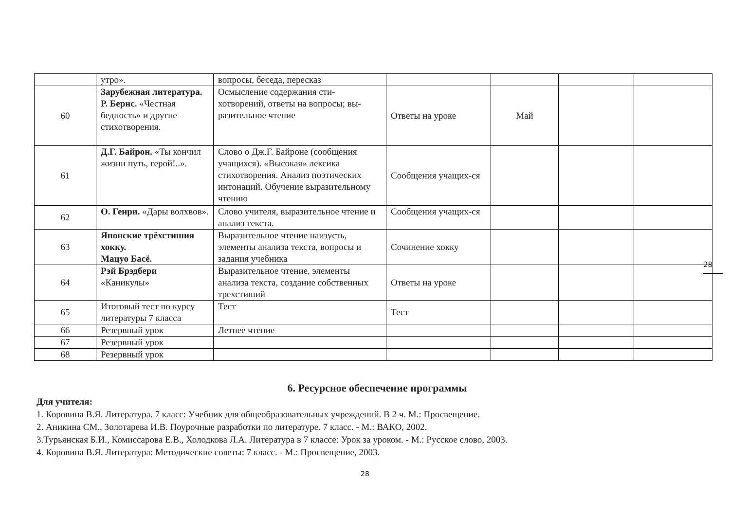| | утро». | вопросы, беседа, пересказ | | | | |
| 60 | Зарубежная литература. Р. Бернс. «Честная бедность» и другие стихотворения. | Осмысление содержания сти-хотворений, ответы на вопросы; вы-разительное чтение | Ответы на уроке | Май | | |
| 61 | Д.Г. Байрон. «Ты кончил жизни путь, герой!..». | Слово о Дж.Г. Байроне (сообщения учащихся). «Высокая» лексика стихотворения. Анализ поэтических интонаций. Обучение выразительному чтению | Сообщения учащих-ся | | | |
| 62 | О. Генри. «Дары волхвов». | Слово учителя, выразительное чтение и анализ текста. | Сообщения учащих-ся | | | |
| 63 | Японские трёхстишия хокку. Мацуо Басё. | Выразительное чтение наизусть, элементы анализа текста, вопросы и задания учебника | Сочинение хокку | | | |
| 64 | Рэй Брэдбери «Каникулы» | Выразительное чтение, элементы анализа текста, создание собственных трехстиший | Ответы на уроке | | | |
| 65 | Итоговый тест по курсу литературы 7 класса | Тест | Тест | | | |
| 66 | Резервный урок | Летнее чтение | | | | |
| 67 | Резервный урок | | | | | |
| 68 | Резервный урок | | | | | |
28
6. Ресурсное обеспечение программы
Для учителя:
1. Коровина В.Я. Литература. 7 класс: Учебник для общеобразовательных учреждений. В 2 ч. М.: Просвещение.
2. Аникина СМ., Золотарева И.В. Поурочные разработки по литературе. 7 класс. - М.: ВАКО, 2002.
3.Турьянская Б.И., Комиссарова Е.В., Холодкова Л.А. Литература в 7 классе: Урок за уроком. - М.: Русское слово, 2003.
4. Коровина В.Я. Литература: Методические советы: 7 класс. - М.: Просвещение, 2003.
28